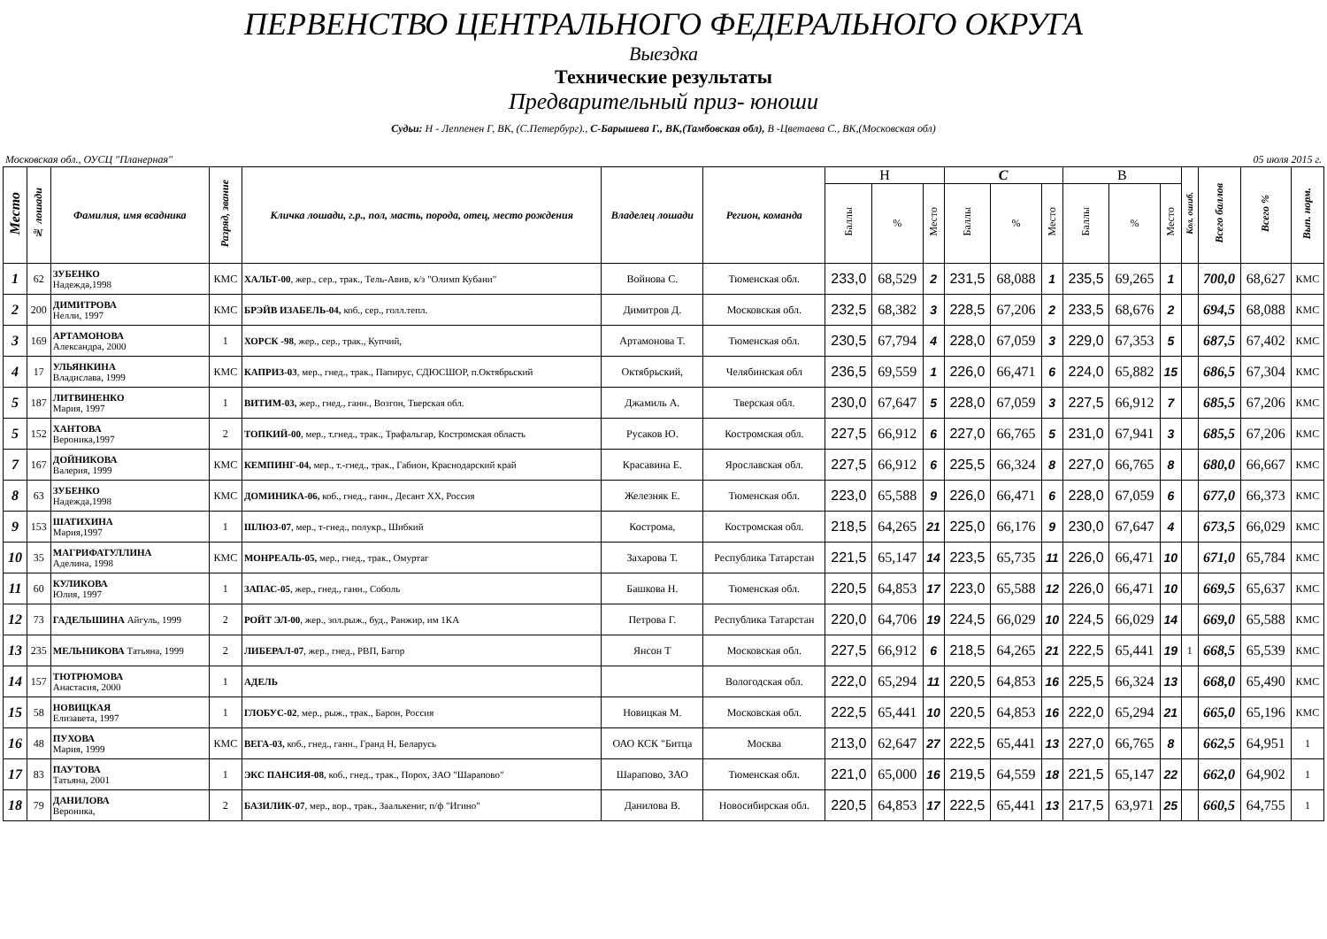ПЕРВЕНСТВО ЦЕНТРАЛЬНОГО ФЕДЕРАЛЬНОГО ОКРУГА
Выездка
Технические результаты
Предварительный приз- юноши
Судьи: Н - Леппенен Г, ВК, (С.Петербург)., С-Барышева Г., ВК,(Тамбовская обл), В -Цветаева С., ВК,(Московская обл)
Московская обл., ОУСЦ "Планерная" 05 июля 2015 г.
| Место | № лошади | Фамилия, имя всадника | Разряд, звание | Кличка лошади, г.р., пол, масть, порода, отец, место рождения | Владелец лошади | Регион, команда | Н | | | С | | | В | | | Кол. ошиб. | Всего баллов | Всего % | Вып. норм. |
| --- | --- | --- | --- | --- | --- | --- | --- | --- | --- | --- | --- | --- | --- | --- | --- | --- | --- | --- | --- |
| | | | | | | | Баллы | % | Место | Баллы | % | Место | Баллы | % | Место | | | | |
| 1 | 62 | ЗУБЕНКО Надежда,1998 | КМС | ХАЛЬТ-00 , жер., сер., трак., Тель-Авив, к/з "Олимп Кубани" | Войнова С. | Тюменская обл. | 233,0 | 68,529 | 2 | 231,5 | 68,088 | 1 | 235,5 | 69,265 | 1 | | 700,0 | 68,627 | КМС |
| 2 | 200 | ДИМИТРОВА Нелли, 1997 | КМС | БРЭЙВ ИЗАБЕЛЬ-04, коб., сер., голл.тепл. | Димитров Д. | Московская обл. | 232,5 | 68,382 | 3 | 228,5 | 67,206 | 2 | 233,5 | 68,676 | 2 | | 694,5 | 68,088 | КМС |
| 3 | 169 | АРТАМОНОВА Александра, 2000 | 1 | ХОРСК -98 , жер., сер., трак., Купчий, | Артамонова Т. | Тюменская обл. | 230,5 | 67,794 | 4 | 228,0 | 67,059 | 3 | 229,0 | 67,353 | 5 | | 687,5 | 67,402 | КМС |
| 4 | 17 | УЛЬЯНКИНА Владислава, 1999 | КМС | КАПРИЗ-03 , мер., гнед., трак., Папирус, СДЮСШОР, п.Октябрьский | Октябрьский, | Челябинская обл | 236,5 | 69,559 | 1 | 226,0 | 66,471 | 6 | 224,0 | 65,882 | 15 | | 686,5 | 67,304 | КМС |
| 5 | 187 | ЛИТВИНЕНКО Мария, 1997 | 1 | ВИТИМ-03, жер., гнед., ганн., Возгон, Тверская обл. | Джамиль А. | Тверская обл. | 230,0 | 67,647 | 5 | 228,0 | 67,059 | 3 | 227,5 | 66,912 | 7 | | 685,5 | 67,206 | КМС |
| 5 | 152 | ХАНТОВА Вероника,1997 | 2 | ТОПКИЙ-00 , мер., т.гнед., трак., Трафальгар, Костромская область | Русаков Ю. | Костромская обл. | 227,5 | 66,912 | 6 | 227,0 | 66,765 | 5 | 231,0 | 67,941 | 3 | | 685,5 | 67,206 | КМС |
| 7 | 167 | ДОЙНИКОВА Валерия, 1999 | КМС | КЕМПИНГ-04, мер., т.-гнед., трак., Габион, Краснодарский край | Красавина Е. | Ярославская обл. | 227,5 | 66,912 | 6 | 225,5 | 66,324 | 8 | 227,0 | 66,765 | 8 | | 680,0 | 66,667 | КМС |
| 8 | 63 | ЗУБЕНКО Надежда,1998 | КМС | ДОМИНИКА-06, коб., гнед., ганн., Десант ХХ, Россия | Железняк Е. | Тюменская обл. | 223,0 | 65,588 | 9 | 226,0 | 66,471 | 6 | 228,0 | 67,059 | 6 | | 677,0 | 66,373 | КМС |
| 9 | 153 | ШАТИХИНА Мария,1997 | 1 | ШЛЮЗ-07 , мер., т-гнед., полукр., Шибкий | Кострома, | Костромская обл. | 218,5 | 64,265 | 21 | 225,0 | 66,176 | 9 | 230,0 | 67,647 | 4 | | 673,5 | 66,029 | КМС |
| 10 | 35 | МАГРИФАТУЛЛИНА Аделина, 1998 | КМС | МОНРЕАЛЬ-05, мер., гнед., трак., Омуртаг | Захарова Т. | Республика Татарстан | 221,5 | 65,147 | 14 | 223,5 | 65,735 | 11 | 226,0 | 66,471 | 10 | | 671,0 | 65,784 | КМС |
| 11 | 60 | КУЛИКОВА Юлия, 1997 | 1 | ЗАПАС-05 , жер., гнед., ганн., Соболь | Башкова Н. | Тюменская обл. | 220,5 | 64,853 | 17 | 223,0 | 65,588 | 12 | 226,0 | 66,471 | 10 | | 669,5 | 65,637 | КМС |
| 12 | 73 | ГАДЕЛЬШИНА Айгуль, 1999 | 2 | РОЙТ ЭЛ-00 , жер., зол.рыж., буд., Ранжир, им 1КА | Петрова Г. | Республика Татарстан | 220,0 | 64,706 | 19 | 224,5 | 66,029 | 10 | 224,5 | 66,029 | 14 | | 669,0 | 65,588 | КМС |
| 13 | 235 | МЕЛЬНИКОВА Татьяна, 1999 | 2 | ЛИБЕРАЛ-07 , жер., гнед., РВП, Багор | Янсон Т | Московская обл. | 227,5 | 66,912 | 6 | 218,5 | 64,265 | 21 | 222,5 | 65,441 | 19 | 1 | 668,5 | 65,539 | КМС |
| 14 | 157 | ТЮТРЮМОВА Анастасия, 2000 | 1 | АДЕЛЬ | | Вологодская обл. | 222,0 | 65,294 | 11 | 220,5 | 64,853 | 16 | 225,5 | 66,324 | 13 | | 668,0 | 65,490 | КМС |
| 15 | 58 | НОВИЦКАЯ Елизавета, 1997 | 1 | ГЛОБУС-02 , мер., рыж., трак., Барон, Россия | Новицкая М. | Московская обл. | 222,5 | 65,441 | 10 | 220,5 | 64,853 | 16 | 222,0 | 65,294 | 21 | | 665,0 | 65,196 | КМС |
| 16 | 48 | ПУХОВА Мария, 1999 | КМС | ВЕГА-03, коб., гнед., ганн., Гранд Н, Беларусь | ОАО КСК "Битца | Москва | 213,0 | 62,647 | 27 | 222,5 | 65,441 | 13 | 227,0 | 66,765 | 8 | | 662,5 | 64,951 | 1 |
| 17 | 83 | ПАУТОВА Татьяна, 2001 | 1 | ЭКС ПАНСИЯ-08 , коб., гнед., трак., Порох, ЗАО "Шарапово" | Шарапово, ЗАО | Тюменская обл. | 221,0 | 65,000 | 16 | 219,5 | 64,559 | 18 | 221,5 | 65,147 | 22 | | 662,0 | 64,902 | 1 |
| 18 | 79 | ДАНИЛОВА Вероника, | 2 | БАЗИЛИК-07 , мер., вор., трак., Заалькениг, п/ф "Игино" | Данилова В. | Новосибирская обл. | 220,5 | 64,853 | 17 | 222,5 | 65,441 | 13 | 217,5 | 63,971 | 25 | | 660,5 | 64,755 | 1 |